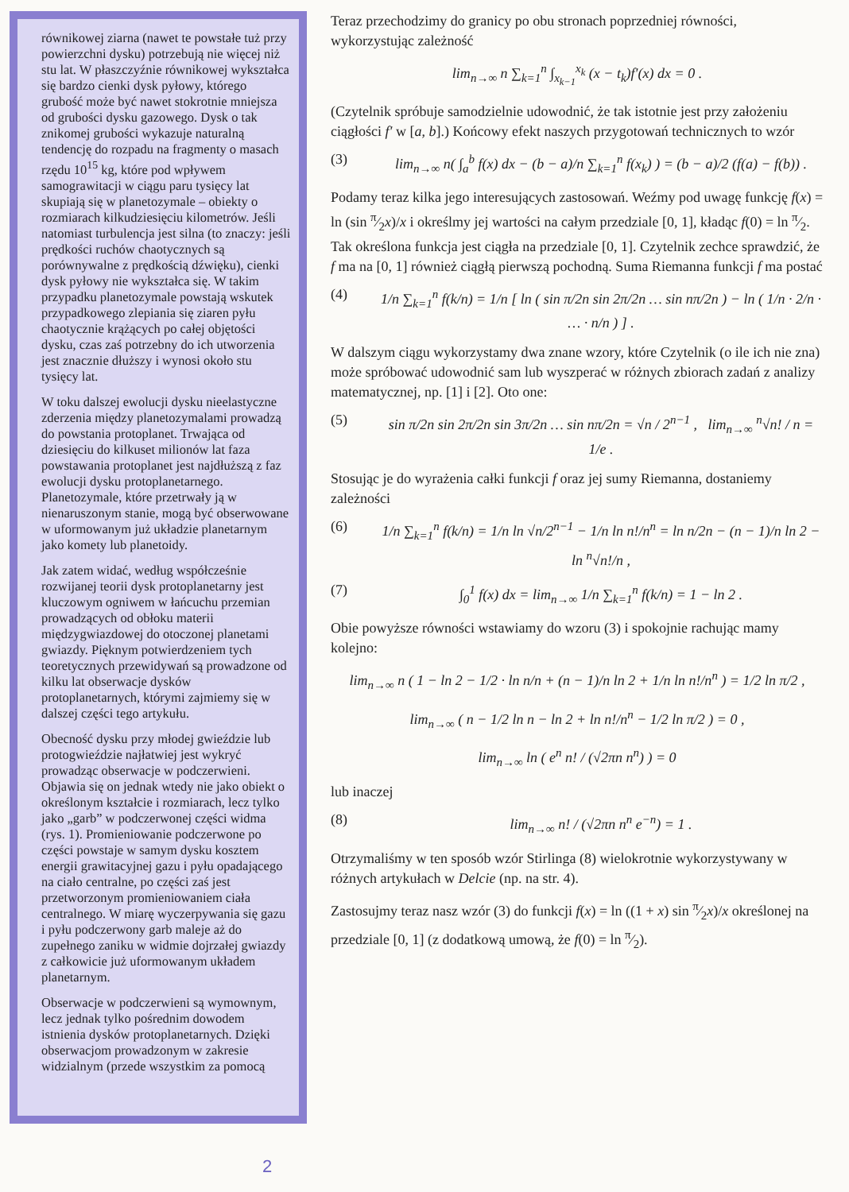równikowej ziarna (nawet te powstałe tuż przy powierzchni dysku) potrzebują nie więcej niż stu lat. W płaszczyźnie równikowej wykształca się bardzo cienki dysk pyłowy, którego grubość może być nawet stokrotnie mniejsza od grubości dysku gazowego. Dysk o tak znikomej grubości wykazuje naturalną tendencję do rozpadu na fragmenty o masach rzędu 10<sup>15</sup> kg, które pod wpływem samograwitacji w ciągu paru tysięcy lat skupiają się w planetozymale – obiekty o rozmiarach kilkudziesięciu kilometrów. Jeśli natomiast turbulencja jest silna (to znaczy: jeśli prędkości ruchów chaotycznych są porównywalne z prędkością dźwięku), cienki dysk pyłowy nie wykształca się. W takim przypadku planetozymale powstają wskutek przypadkowego zlepiania się ziaren pyłu chaotycznie krążących po całej objętości dysku, czas zaś potrzebny do ich utworzenia jest znacznie dłuższy i wynosi około stu tysięcy lat.
W toku dalszej ewolucji dysku nieelastyczne zderzenia między planetozymalami prowadzą do powstania protoplanet. Trwająca od dziesięciu do kilkuset milionów lat faza powstawania protoplanet jest najdłuższą z faz ewolucji dysku protoplanetarnego. Planetozymale, które przetrwały ją w nienaruszonym stanie, mogą być obserwowane w uformowanym już układzie planetarnym jako komety lub planetoidy.
Jak zatem widać, według współcześnie rozwijanej teorii dysk protoplanetarny jest kluczowym ogniwem w łańcuchu przemian prowadzących od obłoku materii międzygwiazdowej do otoczonej planetami gwiazdy. Pięknym potwierdzeniem tych teoretycznych przewidywań są prowadzone od kilku lat obserwacje dysków protoplanetarnych, którymi zajmiemy się w dalszej części tego artykułu.
Obecność dysku przy młodej gwieździe lub protogwieździe najłatwiej jest wykryć prowadząc obserwacje w podczerwieni. Objawia się on jednak wtedy nie jako obiekt o określonym kształcie i rozmiarach, lecz tylko jako „garb” w podczerwonej części widma (rys. 1). Promieniowanie podczerwone po części powstaje w samym dysku kosztem energii grawitacyjnej gazu i pyłu opadającego na ciało centralne, po części zaś jest przetworzonym promieniowaniem ciała centralnego. W miarę wyczerpywania się gazu i pyłu podczerwony garb maleje aż do zupełnego zaniku w widmie dojrzałej gwiazdy z całkowicie już uformowanym układem planetarnym.
Obserwacje w podczerwieni są wymownym, lecz jednak tylko pośrednim dowodem istnienia dysków protoplanetarnych. Dzięki obserwacjom prowadzonym w zakresie widzialnym (przede wszystkim za pomocą
Teraz przechodzimy do granicy po obu stronach poprzedniej równości, wykorzystując zależność
lim<sub>n→∞</sub> n ∑<sub>k=1</sub><sup>n</sup> ∫<sub>x<sub>k−1</sub></sub><sup>x<sub>k</sub></sup> (x − t<sub>k</sub>)f′(x) dx = 0 .
(Czytelnik spróbuje samodzielnie udowodnić, że tak istotnie jest przy założeniu ciągłości f′ w [a, b].) Końcowy efekt naszych przygotowań technicznych to wzór
(3) lim<sub>n→∞</sub> n( ∫<sub>a</sub><sup>b</sup> f(x) dx − (b − a)/n ∑<sub>k=1</sub><sup>n</sup> f(x<sub>k</sub>) ) = (b − a)/2 (f(a) − f(b)) .
Podamy teraz kilka jego interesujących zastosowań. Weźmy pod uwagę funkcję f(x) = ln (sin π⁄2x)/x i określmy jej wartości na całym przedziale [0, 1], kładąc f(0) = ln π⁄2. Tak określona funkcja jest ciągła na przedziale [0, 1]. Czytelnik zechce sprawdzić, że f ma na [0, 1] również ciągłą pierwszą pochodną. Suma Riemanna funkcji f ma postać
(4) 1/n ∑<sub>k=1</sub><sup>n</sup> f(k/n) = 1/n [ ln ( sin π/2n sin 2π/2n … sin nπ/2n ) − ln ( 1/n · 2/n · … · n/n ) ] .
W dalszym ciągu wykorzystamy dwa znane wzory, które Czytelnik (o ile ich nie zna) może spróbować udowodnić sam lub wyszperać w różnych zbiorach zadań z analizy matematycznej, np. [1] i [2]. Oto one:
(5) sin π/2n sin 2π/2n sin 3π/2n … sin nπ/2n = √n / 2<sup>n−1</sup> , lim<sub>n→∞</sub> <sup>n</sup>√n! / n = 1/e .
Stosując je do wyrażenia całki funkcji f oraz jej sumy Riemanna, dostaniemy zależności
(6) 1/n ∑<sub>k=1</sub><sup>n</sup> f(k/n) = 1/n ln √n/2<sup>n−1</sup> − 1/n ln n!/n<sup>n</sup> = ln n/2n − (n − 1)/n ln 2 − ln <sup>n</sup>√n!/n ,
(7) ∫<sub>0</sub><sup>1</sup> f(x) dx = lim<sub>n→∞</sub> 1/n ∑<sub>k=1</sub><sup>n</sup> f(k/n) = 1 − ln 2 .
Obie powyższe równości wstawiamy do wzoru (3) i spokojnie rachując mamy kolejno:
lim<sub>n→∞</sub> n ( 1 − ln 2 − 1/2 · ln n/n + (n − 1)/n ln 2 + 1/n ln n!/n<sup>n</sup> ) = 1/2 ln π/2 ,
lim<sub>n→∞</sub> ( n − 1/2 ln n − ln 2 + ln n!/n<sup>n</sup> − 1/2 ln π/2 ) = 0 ,
lim<sub>n→∞</sub> ln ( e<sup>n</sup> n! / (√2πn n<sup>n</sup>) ) = 0
lub inaczej
(8) lim<sub>n→∞</sub> n! / (√2πn n<sup>n</sup> e<sup>−n</sup>) = 1 .
Otrzymaliśmy w ten sposób wzór Stirlinga (8) wielokrotnie wykorzystywany w różnych artykułach w Delcie (np. na str. 4).
Zastosujmy teraz nasz wzór (3) do funkcji f(x) = ln ((1 + x) sin π⁄2x)/x określonej na przedziale [0, 1] (z dodatkową umową, że f(0) = ln π⁄2).
2